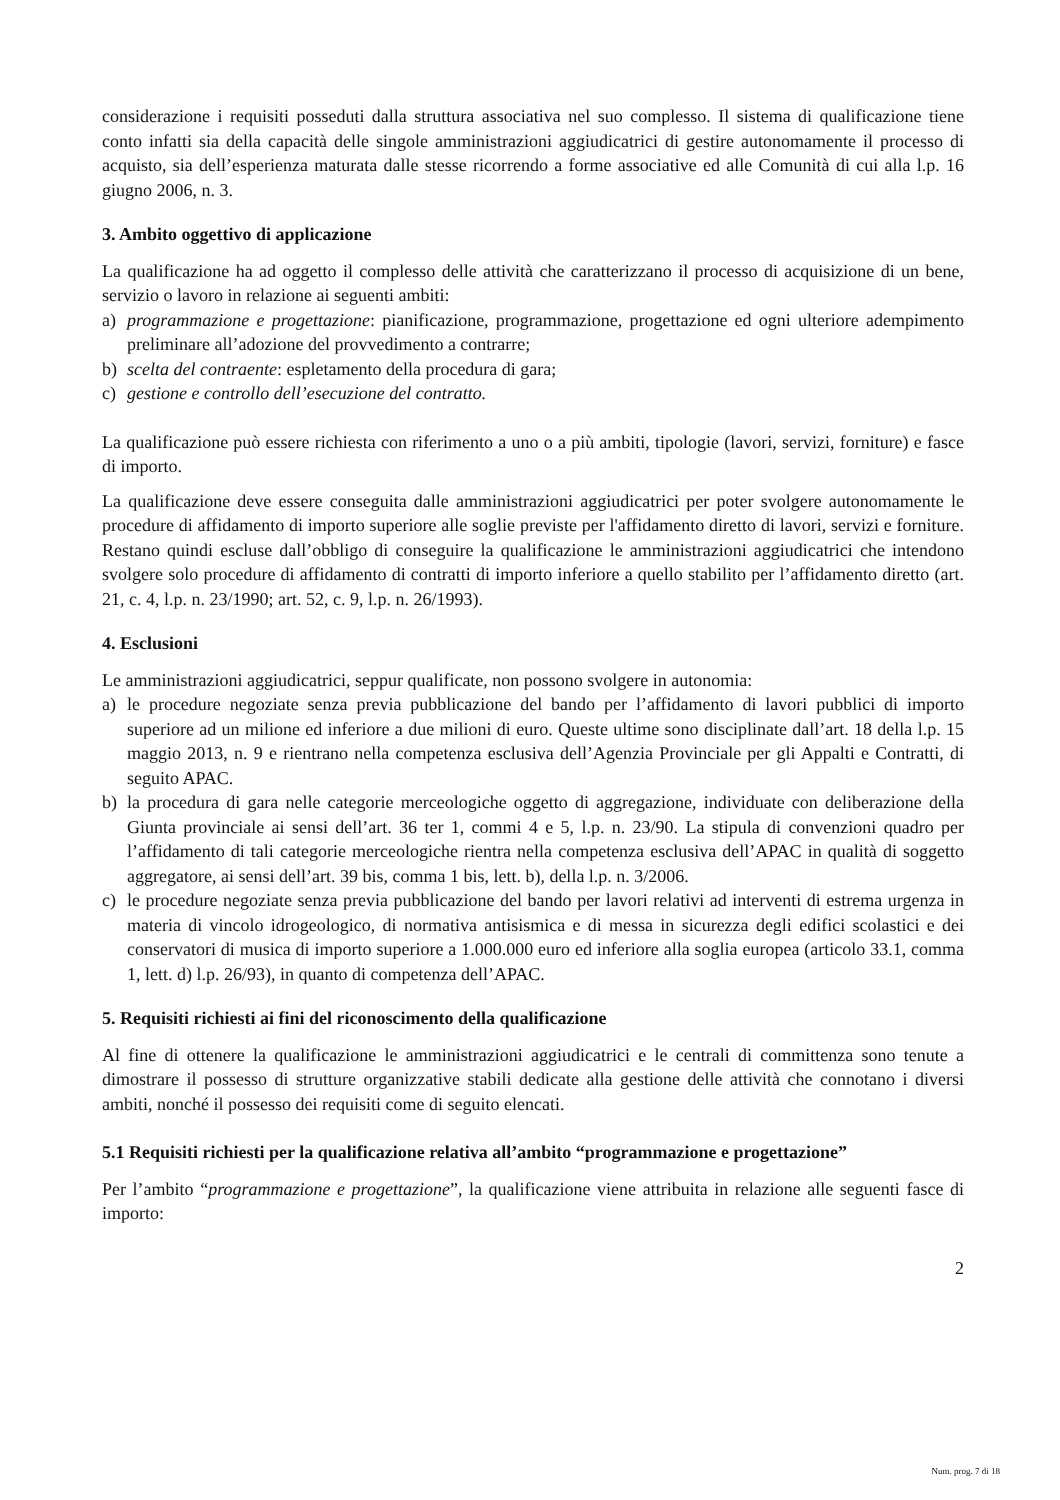considerazione i requisiti posseduti dalla struttura associativa nel suo complesso. Il sistema di qualificazione tiene conto infatti sia della capacità delle singole amministrazioni aggiudicatrici di gestire autonomamente il processo di acquisto, sia dell’esperienza maturata dalle stesse ricorrendo a forme associative ed alle Comunità di cui alla l.p. 16 giugno 2006, n. 3.
3. Ambito oggettivo di applicazione
La qualificazione ha ad oggetto il complesso delle attività che caratterizzano il processo di acquisizione di un bene, servizio o lavoro in relazione ai seguenti ambiti:
a) programmazione e progettazione: pianificazione, programmazione, progettazione ed ogni ulteriore adempimento preliminare all’adozione del provvedimento a contrarre;
b) scelta del contraente: espletamento della procedura di gara;
c) gestione e controllo dell’esecuzione del contratto.
La qualificazione può essere richiesta con riferimento a uno o a più ambiti, tipologie (lavori, servizi, forniture) e fasce di importo.
La qualificazione deve essere conseguita dalle amministrazioni aggiudicatrici per poter svolgere autonomamente le procedure di affidamento di importo superiore alle soglie previste per l'affidamento diretto di lavori, servizi e forniture. Restano quindi escluse dall’obbligo di conseguire la qualificazione le amministrazioni aggiudicatrici che intendono svolgere solo procedure di affidamento di contratti di importo inferiore a quello stabilito per l’affidamento diretto (art. 21, c. 4, l.p. n. 23/1990; art. 52, c. 9, l.p. n. 26/1993).
4. Esclusioni
Le amministrazioni aggiudicatrici, seppur qualificate, non possono svolgere in autonomia:
a) le procedure negoziate senza previa pubblicazione del bando per l’affidamento di lavori pubblici di importo superiore ad un milione ed inferiore a due milioni di euro. Queste ultime sono disciplinate dall’art. 18 della l.p. 15 maggio 2013, n. 9 e rientrano nella competenza esclusiva dell’Agenzia Provinciale per gli Appalti e Contratti, di seguito APAC.
b) la procedura di gara nelle categorie merceologiche oggetto di aggregazione, individuate con deliberazione della Giunta provinciale ai sensi dell’art. 36 ter 1, commi 4 e 5, l.p. n. 23/90. La stipula di convenzioni quadro per l’affidamento di tali categorie merceologiche rientra nella competenza esclusiva dell’APAC in qualità di soggetto aggregatore, ai sensi dell’art. 39 bis, comma 1 bis, lett. b), della l.p. n. 3/2006.
c) le procedure negoziate senza previa pubblicazione del bando per lavori relativi ad interventi di estrema urgenza in materia di vincolo idrogeologico, di normativa antisismica e di messa in sicurezza degli edifici scolastici e dei conservatori di musica di importo superiore a 1.000.000 euro ed inferiore alla soglia europea (articolo 33.1, comma 1, lett. d) l.p. 26/93), in quanto di competenza dell’APAC.
5. Requisiti richiesti ai fini del riconoscimento della qualificazione
Al fine di ottenere la qualificazione le amministrazioni aggiudicatrici e le centrali di committenza sono tenute a dimostrare il possesso di strutture organizzative stabili dedicate alla gestione delle attività che connotano i diversi ambiti, nonché il possesso dei requisiti come di seguito elencati.
5.1 Requisiti richiesti per la qualificazione relativa all’ambito “programmazione e progettazione”
Per l’ambito “programmazione e progettazione”, la qualificazione viene attribuita in relazione alle seguenti fasce di importo:
2
Num. prog. 7 di 18